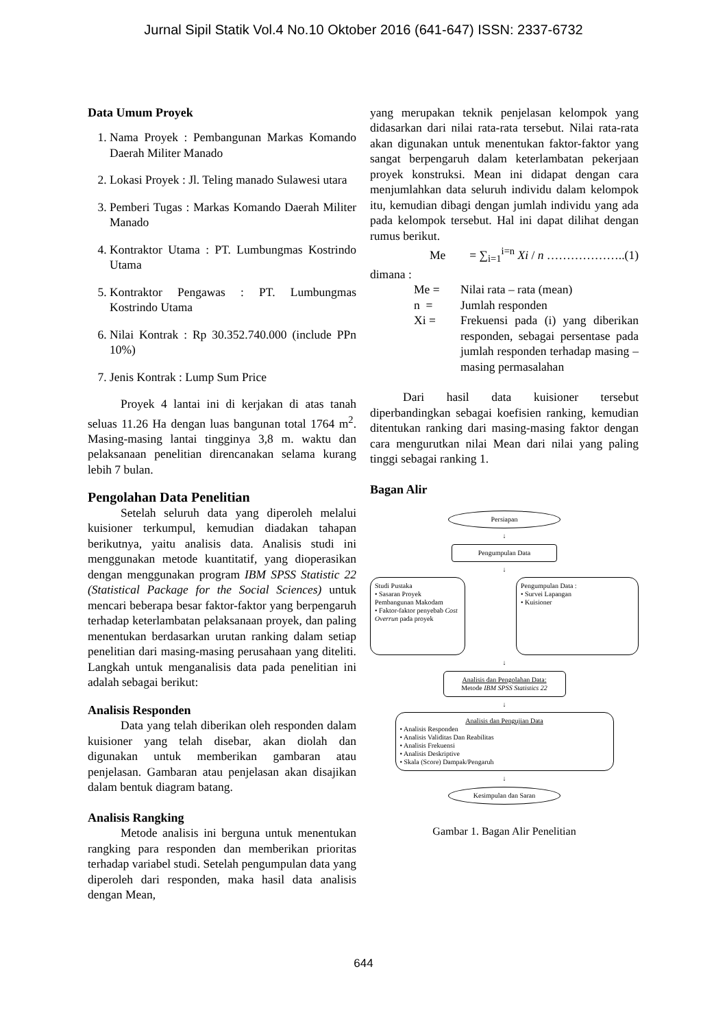Jurnal Sipil Statik Vol.4 No.10 Oktober 2016 (641-647) ISSN: 2337-6732
Data Umum Proyek
1. Nama Proyek : Pembangunan Markas Komando Daerah Militer Manado
2. Lokasi Proyek : Jl. Teling manado Sulawesi utara
3. Pemberi Tugas : Markas Komando Daerah Militer Manado
4. Kontraktor Utama : PT. Lumbungmas Kostrindo Utama
5. Kontraktor Pengawas : PT. Lumbungmas Kostrindo Utama
6. Nilai Kontrak : Rp 30.352.740.000 (include PPn 10%)
7. Jenis Kontrak : Lump Sum Price
Proyek 4 lantai ini di kerjakan di atas tanah seluas 11.26 Ha dengan luas bangunan total 1764 m<sup>2</sup>. Masing-masing lantai tingginya 3,8 m. waktu dan pelaksanaan penelitian direncanakan selama kurang lebih 7 bulan.
Pengolahan Data Penelitian
Setelah seluruh data yang diperoleh melalui kuisioner terkumpul, kemudian diadakan tahapan berikutnya, yaitu analisis data. Analisis studi ini menggunakan metode kuantitatif, yang dioperasikan dengan menggunakan program IBM SPSS Statistic 22 (Statistical Package for the Social Sciences) untuk mencari beberapa besar faktor-faktor yang berpengaruh terhadap keterlambatan pelaksanaan proyek, dan paling menentukan berdasarkan urutan ranking dalam setiap penelitian dari masing-masing perusahaan yang diteliti. Langkah untuk menganalisis data pada penelitian ini adalah sebagai berikut:
Analisis Responden
Data yang telah diberikan oleh responden dalam kuisioner yang telah disebar, akan diolah dan digunakan untuk memberikan gambaran atau penjelasan. Gambaran atau penjelasan akan disajikan dalam bentuk diagram batang.
Analisis Rangking
Metode analisis ini berguna untuk menentukan rangking para responden dan memberikan prioritas terhadap variabel studi. Setelah pengumpulan data yang diperoleh dari responden, maka hasil data analisis dengan Mean,
yang merupakan teknik penjelasan kelompok yang didasarkan dari nilai rata-rata tersebut. Nilai rata-rata akan digunakan untuk menentukan faktor-faktor yang sangat berpengaruh dalam keterlambatan pekerjaan proyek konstruksi. Mean ini didapat dengan cara menjumlahkan data seluruh individu dalam kelompok itu, kemudian dibagi dengan jumlah individu yang ada pada kelompok tersebut. Hal ini dapat dilihat dengan rumus berikut.
Me = ∑<sub>i=1</sub><sup>i=n</sup> Xi / n ………………..(1)
dimana :
Me = Nilai rata – rata (mean)
n = Jumlah responden
Xi = Frekuensi pada (i) yang diberikan responden, sebagai persentase pada jumlah responden terhadap masing – masing permasalahan
Dari hasil data kuisioner tersebut diperbandingkan sebagai koefisien ranking, kemudian ditentukan ranking dari masing-masing faktor dengan cara mengurutkan nilai Mean dari nilai yang paling tinggi sebagai ranking 1.
Bagan Alir
Persiapan
↓
Pengumpulan Data
↓
Studi Pustaka
• Sasaran Proyek Pembangunan Makodam
• Faktor-faktor penyebab Cost Overrun pada proyek
Pengumpulan Data :
• Survei Lapangan
• Kuisioner
↓
Analisis dan Pengolahan Data:
Metode IBM SPSS Statistics 22
↓
Analisis dan Pengujian Data
• Analisis Responden
• Analisis Validitas Dan Reabilitas
• Analisis Frekuensi
• Analisis Deskriptive
• Skala (Score) Dampak/Pengaruh
↓
Kesimpulan dan Saran
Gambar 1. Bagan Alir Penelitian
644